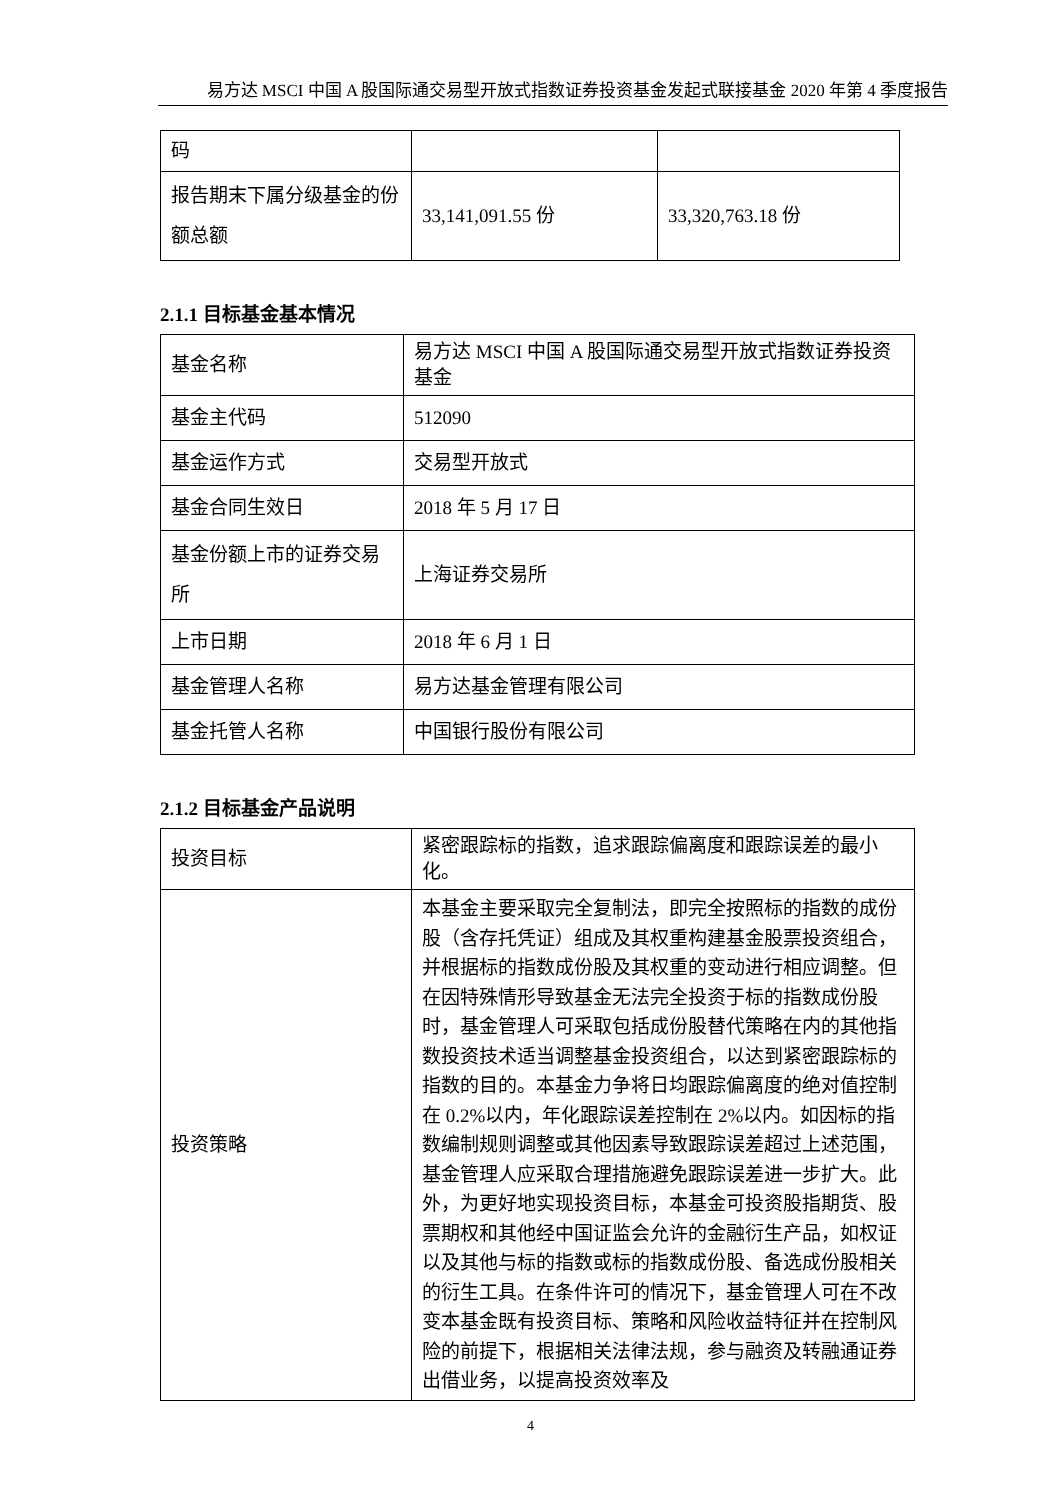易方达 MSCI 中国 A 股国际通交易型开放式指数证券投资基金发起式联接基金 2020 年第 4 季度报告
| 码 | | |
| 报告期末下属分级基金的份额总额 | 33,141,091.55 份 | 33,320,763.18 份 |
2.1.1 目标基金基本情况
| 基金名称 | 易方达 MSCI 中国 A 股国际通交易型开放式指数证券投资基金 |
| 基金主代码 | 512090 |
| 基金运作方式 | 交易型开放式 |
| 基金合同生效日 | 2018 年 5 月 17 日 |
| 基金份额上市的证券交易所 | 上海证券交易所 |
| 上市日期 | 2018 年 6 月 1 日 |
| 基金管理人名称 | 易方达基金管理有限公司 |
| 基金托管人名称 | 中国银行股份有限公司 |
2.1.2 目标基金产品说明
| 投资目标 | 紧密跟踪标的指数，追求跟踪偏离度和跟踪误差的最小化。 |
| 投资策略 | 本基金主要采取完全复制法，即完全按照标的指数的成份股（含存托凭证）组成及其权重构建基金股票投资组合，并根据标的指数成份股及其权重的变动进行相应调整。但在因特殊情形导致基金无法完全投资于标的指数成份股时，基金管理人可采取包括成份股替代策略在内的其他指数投资技术适当调整基金投资组合，以达到紧密跟踪标的指数的目的。本基金力争将日均跟踪偏离度的绝对值控制在 0.2%以内，年化跟踪误差控制在 2%以内。如因标的指数编制规则调整或其他因素导致跟踪误差超过上述范围，基金管理人应采取合理措施避免跟踪误差进一步扩大。此外，为更好地实现投资目标，本基金可投资股指期货、股票期权和其他经中国证监会允许的金融衍生产品，如权证以及其他与标的指数或标的指数成份股、备选成份股相关的衍生工具。在条件许可的情况下，基金管理人可在不改变本基金既有投资目标、策略和风险收益特征并在控制风险的前提下，根据相关法律法规，参与融资及转融通证券出借业务，以提高投资效率及 |
4